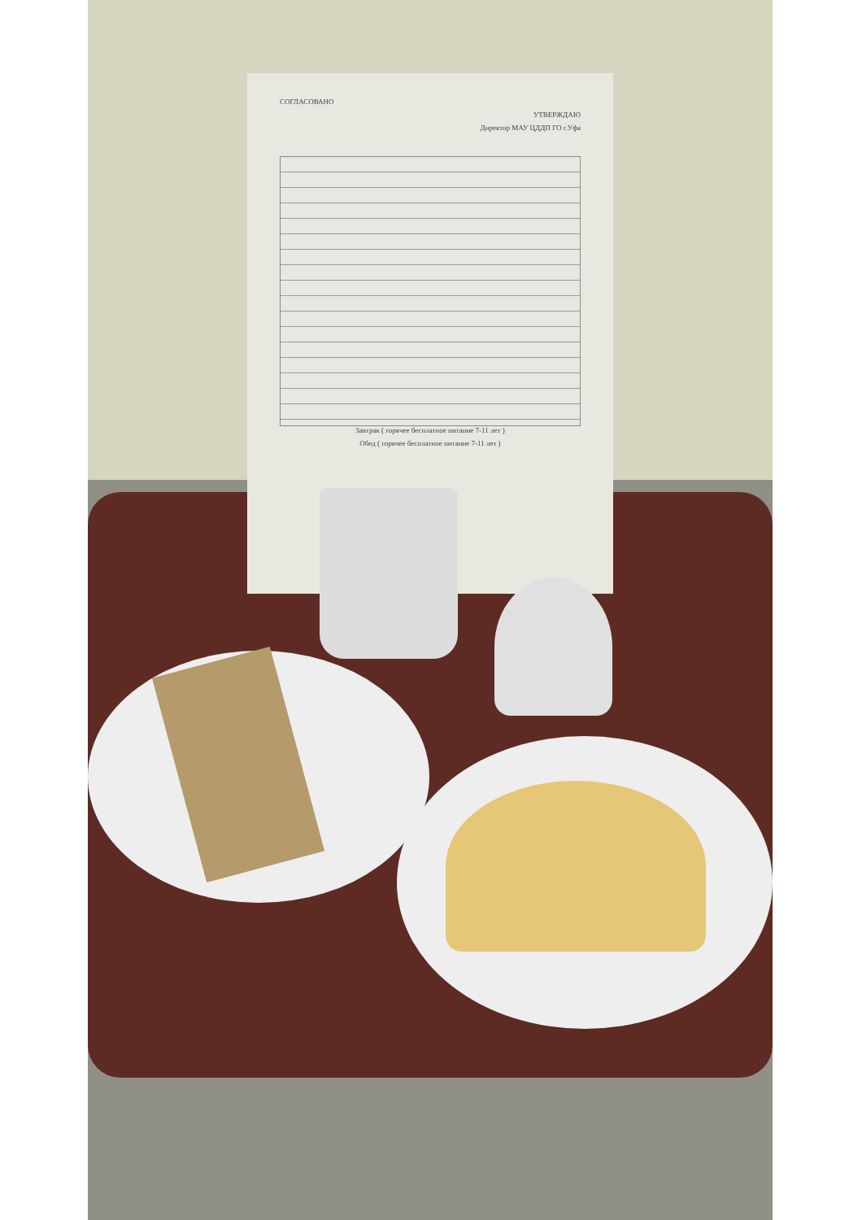СОГЛАСОВАНО
УТВЕРЖДАЮ
Директор МАУ ЦДДП ГО г.Уфа
Завтрак ( горячее бесплатное питание 7-11 лет )
Обед ( горячее бесплатное питание 7-11 лет )